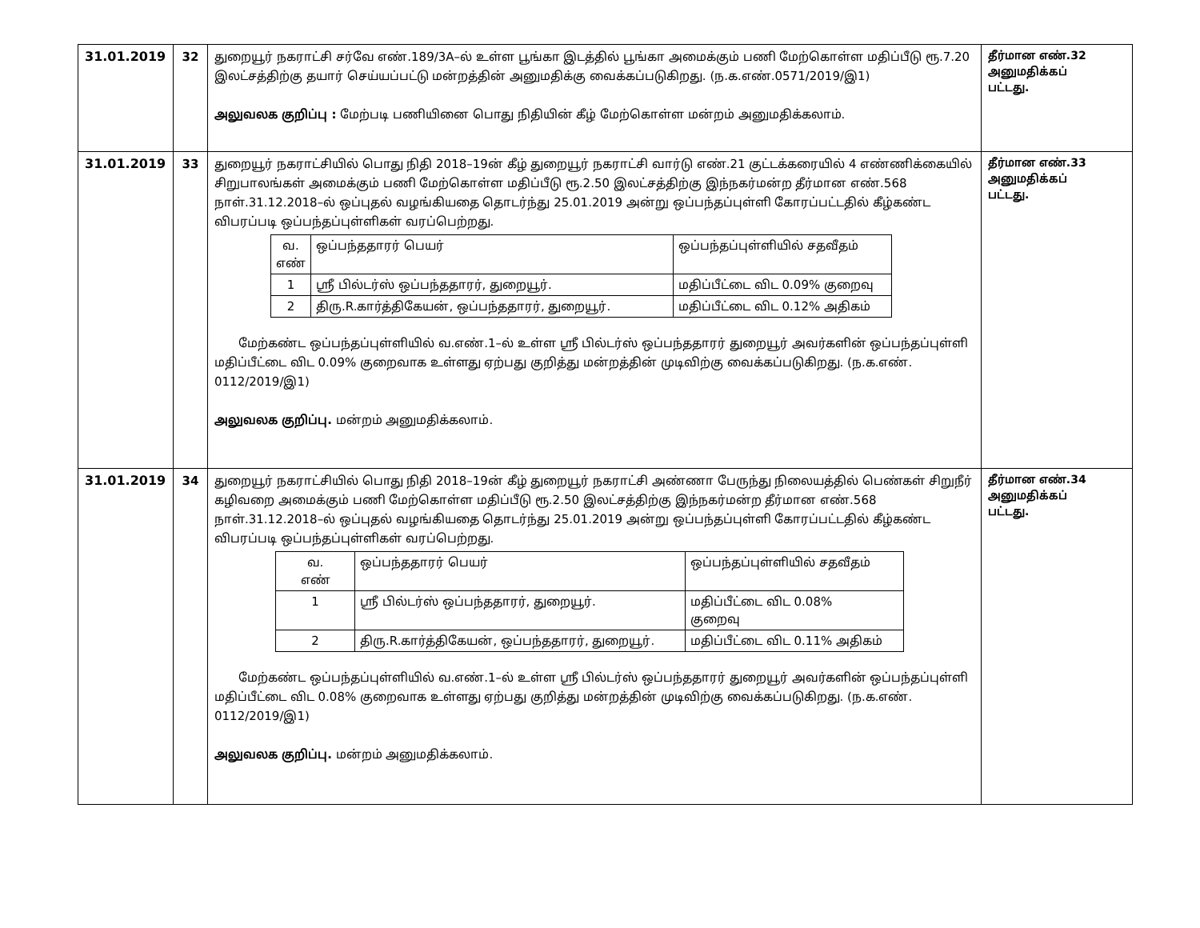| 31.01.2019 | 32 | துறையூர் நகராட்சி சர்வே எண்.189/3A–ல் உள்ள பூங்கா இடத்தில் பூங்கா அமைக்கும் பணி மேற்கொள்ள மதிப்பீடு ரூ.7.20 இலட்சத்திற்கு தயார் செய்யப்பட்டு மன்றத்தின் அனுமதிக்கு வைக்கப்படுகிறது. (ந.க.எண்.0571/2019/இ1) அலுவலக குறிப்பு : மேற்படி பணியினை பொது நிதியின் கீழ் மேற்கொள்ள மன்றம் அனுமதிக்கலாம். | தீர்மான எண்.32 அனுமதிக்கப் பட்டது. |
| 31.01.2019 | 33 | துறையூர் நகராட்சியில் பொது நிதி 2018–19ன் கீழ் துறையூர் நகராட்சி வார்டு எண்.21 குட்டக்கரையில் 4 எண்ணிக்கையில் சிறுபாலங்கள் அமைக்கும் பணி மேற்கொள்ள மதிப்பீடு ரூ.2.50 இலட்சத்திற்கு இந்நகர்மன்ற தீர்மான எண்.568 நாள்.31.12.2018–ல் ஒப்புதல் வழங்கியதை தொடர்ந்து 25.01.2019 அன்று ஒப்பந்தப்புள்ளி கோரப்பட்டதில் கீழ்கண்ட விபரப்படி ஒப்பந்தப்புள்ளிகள் வரப்பெற்றது. / வ. எண் / ஒப்பந்ததாரர் பெயர் / ஒப்பந்தப்புள்ளியில் சதவீதம் / / 1 / ஸ்ரீ பில்டர்ஸ் ஒப்பந்ததாரர், துறையூர். / மதிப்பீட்டை விட 0.09% குறைவு / / 2 / திரு.R.கார்த்திகேயன், ஒப்பந்ததாரர், துறையூர். / மதிப்பீட்டை விட 0.12% அதிகம் / மேற்கண்ட ஒப்பந்தப்புள்ளியில் வ.எண்.1–ல் உள்ள ஸ்ரீ பில்டர்ஸ் ஒப்பந்ததாரர் துறையூர் அவர்களின் ஒப்பந்தப்புள்ளி மதிப்பீட்டை விட 0.09% குறைவாக உள்ளது ஏற்பது குறித்து மன்றத்தின் முடிவிற்கு வைக்கப்படுகிறது. (ந.க.எண். 0112/2019/இ1) அலுவலக குறிப்பு. மன்றம் அனுமதிக்கலாம். | தீர்மான எண்.33 அனுமதிக்கப் பட்டது. |
| 31.01.2019 | 34 | துறையூர் நகராட்சியில் பொது நிதி 2018–19ன் கீழ் துறையூர் நகராட்சி அண்ணா பேருந்து நிலையத்தில் பெண்கள் சிறுநீர் கழிவறை அமைக்கும் பணி மேற்கொள்ள மதிப்பீடு ரூ.2.50 இலட்சத்திற்கு இந்நகர்மன்ற தீர்மான எண்.568 நாள்.31.12.2018–ல் ஒப்புதல் வழங்கியதை தொடர்ந்து 25.01.2019 அன்று ஒப்பந்தப்புள்ளி கோரப்பட்டதில் கீழ்கண்ட விபரப்படி ஒப்பந்தப்புள்ளிகள் வரப்பெற்றது. / வ. எண் / ஒப்பந்ததாரர் பெயர் / ஒப்பந்தப்புள்ளியில் சதவீதம் / / 1 / ஸ்ரீ பில்டர்ஸ் ஒப்பந்ததாரர், துறையூர். / மதிப்பீட்டை விட 0.08% குறைவு / / 2 / திரு.R.கார்த்திகேயன், ஒப்பந்ததாரர், துறையூர். / மதிப்பீட்டை விட 0.11% அதிகம் / மேற்கண்ட ஒப்பந்தப்புள்ளியில் வ.எண்.1–ல் உள்ள ஸ்ரீ பில்டர்ஸ் ஒப்பந்ததாரர் துறையூர் அவர்களின் ஒப்பந்தப்புள்ளி மதிப்பீட்டை விட 0.08% குறைவாக உள்ளது ஏற்பது குறித்து மன்றத்தின் முடிவிற்கு வைக்கப்படுகிறது. (ந.க.எண். 0112/2019/இ1) அலுவலக குறிப்பு. மன்றம் அனுமதிக்கலாம். | தீர்மான எண்.34 அனுமதிக்கப் பட்டது. |